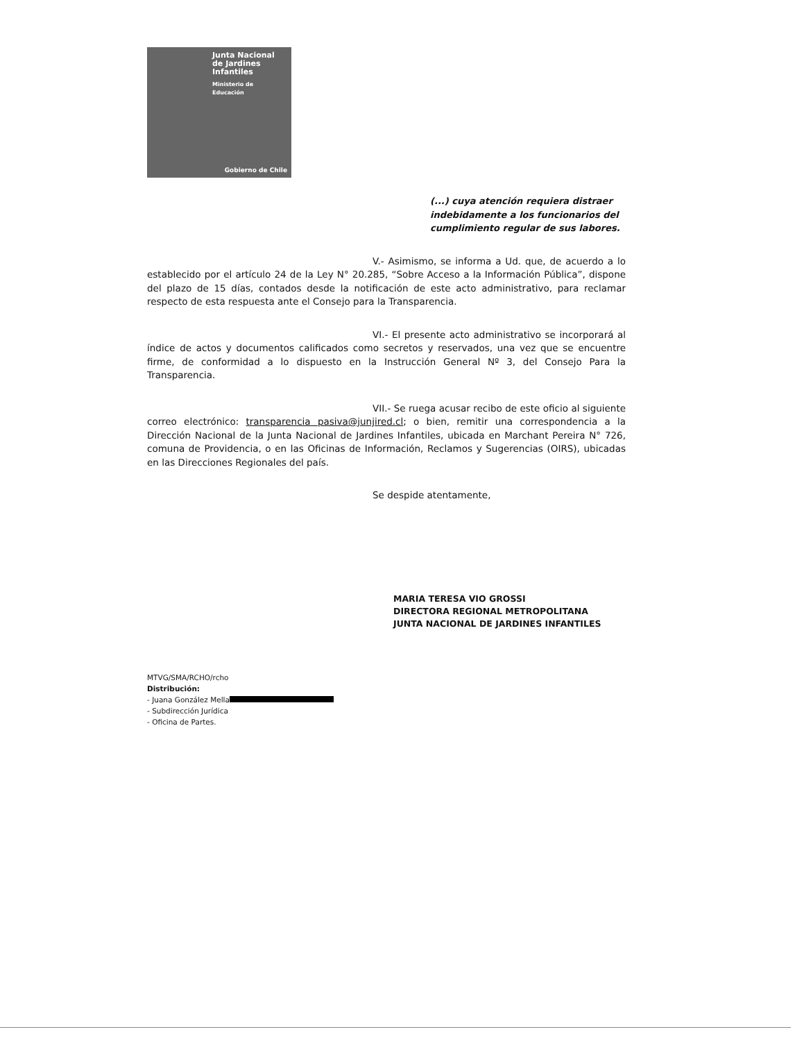Junta Nacional
de Jardines
Infantiles
Ministerio de
Educación
Gobierno de Chile
(...) cuya atención requiera distraer indebidamente a los funcionarios del cumplimiento regular de sus labores.
V.- Asimismo, se informa a Ud. que, de acuerdo a lo establecido por el artículo 24 de la Ley N° 20.285, “Sobre Acceso a la Información Pública”, dispone del plazo de 15 días, contados desde la notificación de este acto administrativo, para reclamar respecto de esta respuesta ante el Consejo para la Transparencia.
VI.- El presente acto administrativo se incorporará al índice de actos y documentos calificados como secretos y reservados, una vez que se encuentre firme, de conformidad a lo dispuesto en la Instrucción General Nº 3, del Consejo Para la Transparencia.
VII.- Se ruega acusar recibo de este oficio al siguiente correo electrónico: transparencia pasiva@junjired.cl; o bien, remitir una correspondencia a la Dirección Nacional de la Junta Nacional de Jardines Infantiles, ubicada en Marchant Pereira N° 726, comuna de Providencia, o en las Oficinas de Información, Reclamos y Sugerencias (OIRS), ubicadas en las Direcciones Regionales del país.
Se despide atentamente,
MARIA TERESA VIO GROSSI
DIRECTORA REGIONAL METROPOLITANA
JUNTA NACIONAL DE JARDINES INFANTILES
MTVG/SMA/RCHO/rcho
Distribución:
- Juana González Mella
- Subdirección Jurídica
- Oficina de Partes.